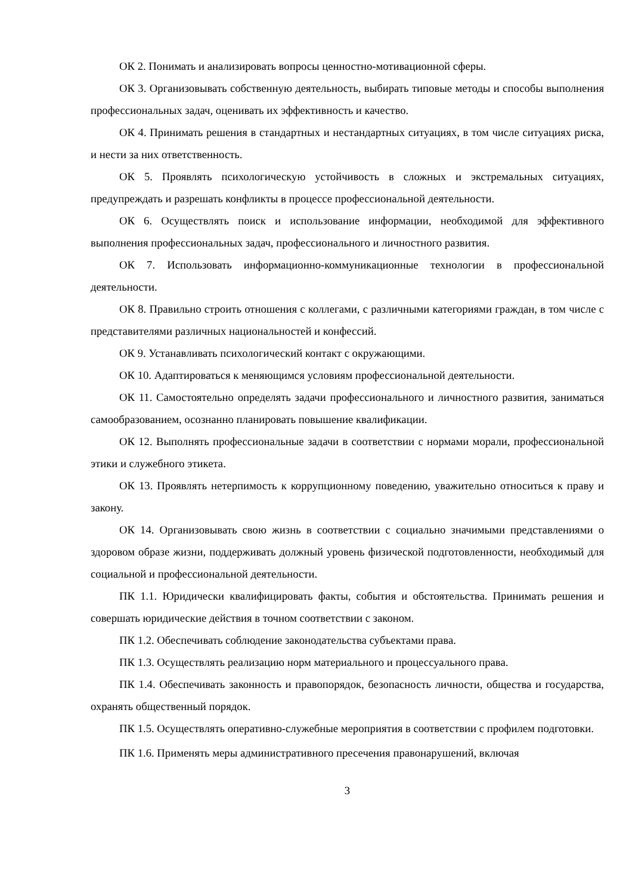ОК 2. Понимать и анализировать вопросы ценностно-мотивационной сферы.
ОК 3. Организовывать собственную деятельность, выбирать типовые методы и способы выполнения профессиональных задач, оценивать их эффективность и качество.
ОК 4. Принимать решения в стандартных и нестандартных ситуациях, в том числе ситуациях риска, и нести за них ответственность.
ОК 5. Проявлять психологическую устойчивость в сложных и экстремальных ситуациях, предупреждать и разрешать конфликты в процессе профессиональной деятельности.
ОК 6. Осуществлять поиск и использование информации, необходимой для эффективного выполнения профессиональных задач, профессионального и личностного развития.
ОК 7. Использовать информационно-коммуникационные технологии в профессиональной деятельности.
ОК 8. Правильно строить отношения с коллегами, с различными категориями граждан, в том числе с представителями различных национальностей и конфессий.
ОК 9. Устанавливать психологический контакт с окружающими.
ОК 10. Адаптироваться к меняющимся условиям профессиональной деятельности.
ОК 11. Самостоятельно определять задачи профессионального и личностного развития, заниматься самообразованием, осознанно планировать повышение квалификации.
ОК 12. Выполнять профессиональные задачи в соответствии с нормами морали, профессиональной этики и служебного этикета.
ОК 13. Проявлять нетерпимость к коррупционному поведению, уважительно относиться к праву и закону.
ОК 14. Организовывать свою жизнь в соответствии с социально значимыми представлениями о здоровом образе жизни, поддерживать должный уровень физической подготовленности, необходимый для социальной и профессиональной деятельности.
ПК 1.1. Юридически квалифицировать факты, события и обстоятельства. Принимать решения и совершать юридические действия в точном соответствии с законом.
ПК 1.2. Обеспечивать соблюдение законодательства субъектами права.
ПК 1.3. Осуществлять реализацию норм материального и процессуального права.
ПК 1.4. Обеспечивать законность и правопорядок, безопасность личности, общества и государства, охранять общественный порядок.
ПК 1.5. Осуществлять оперативно-служебные мероприятия в соответствии с профилем подготовки.
ПК 1.6. Применять меры административного пресечения правонарушений, включая
3